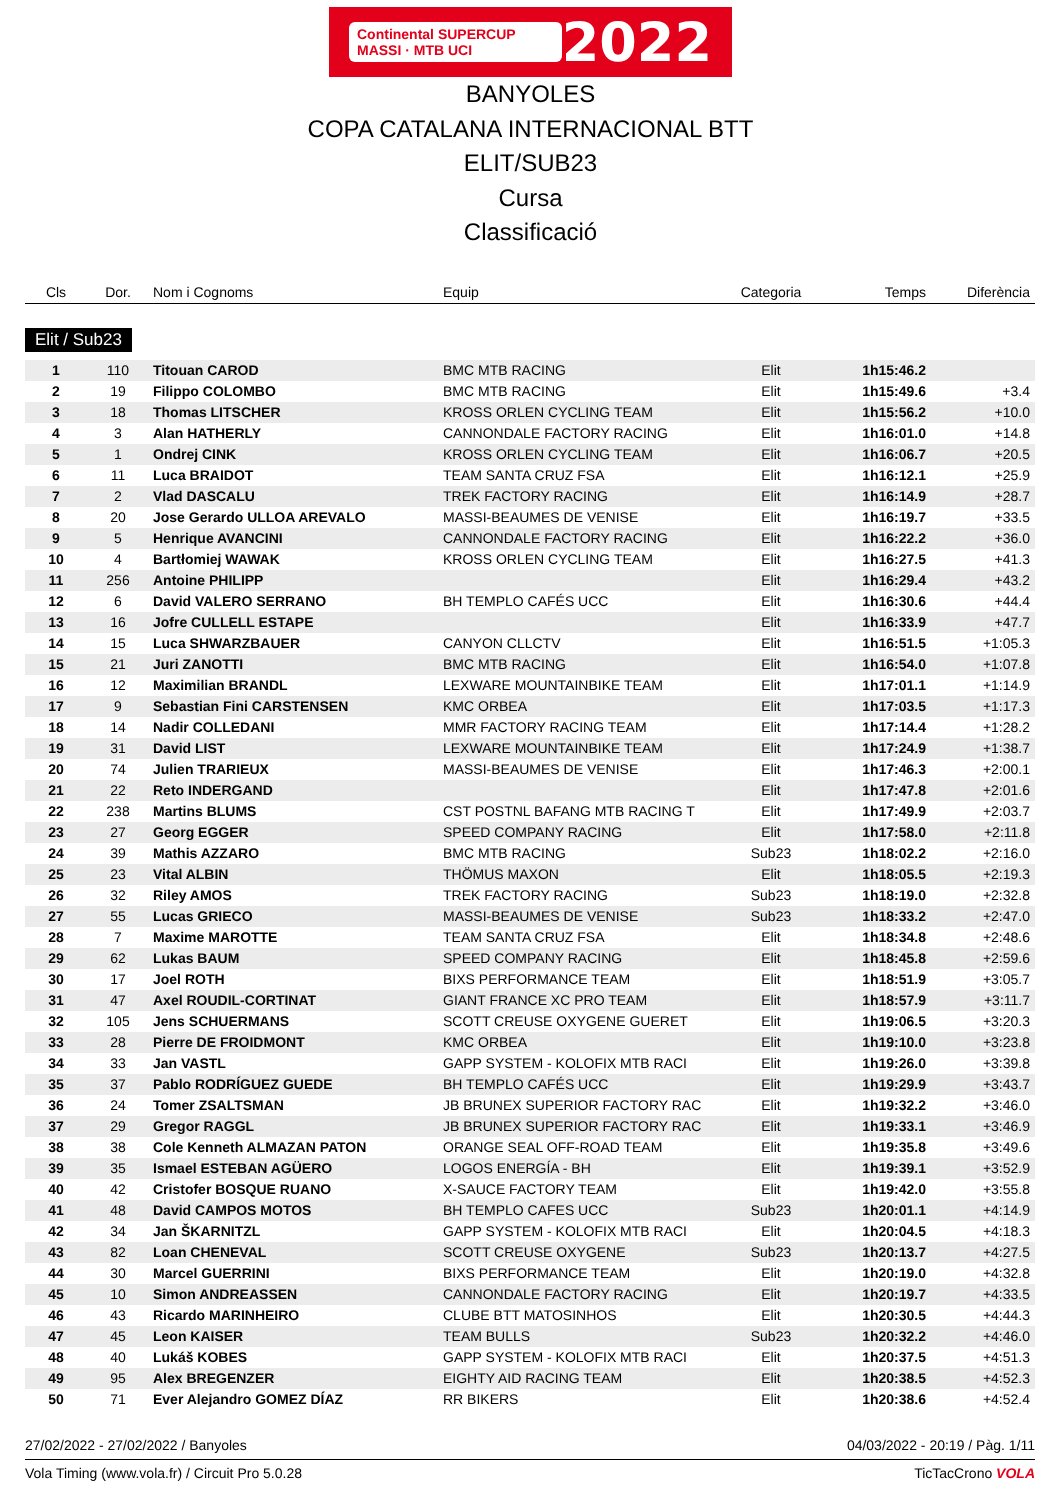Continental SUPERCUP MASSI · MTB UCI 2022
BANYOLES
COPA CATALANA INTERNACIONAL BTT
ELIT/SUB23
Cursa
Classificació
| Cls | Dor. | Nom i Cognoms | Equip | Categoria | Temps | Diferència |
| --- | --- | --- | --- | --- | --- | --- |
| Elit / Sub23 | | | | | | |
| 1 | 110 | Titouan CAROD | BMC MTB RACING | Elit | 1h15:46.2 | |
| 2 | 19 | Filippo COLOMBO | BMC MTB RACING | Elit | 1h15:49.6 | +3.4 |
| 3 | 18 | Thomas LITSCHER | KROSS ORLEN CYCLING TEAM | Elit | 1h15:56.2 | +10.0 |
| 4 | 3 | Alan HATHERLY | CANNONDALE FACTORY RACING | Elit | 1h16:01.0 | +14.8 |
| 5 | 1 | Ondrej CINK | KROSS ORLEN CYCLING TEAM | Elit | 1h16:06.7 | +20.5 |
| 6 | 11 | Luca BRAIDOT | TEAM SANTA CRUZ FSA | Elit | 1h16:12.1 | +25.9 |
| 7 | 2 | Vlad DASCALU | TREK FACTORY RACING | Elit | 1h16:14.9 | +28.7 |
| 8 | 20 | Jose Gerardo ULLOA AREVALO | MASSI-BEAUMES DE VENISE | Elit | 1h16:19.7 | +33.5 |
| 9 | 5 | Henrique AVANCINI | CANNONDALE FACTORY RACING | Elit | 1h16:22.2 | +36.0 |
| 10 | 4 | Bartłomiej WAWAK | KROSS ORLEN CYCLING TEAM | Elit | 1h16:27.5 | +41.3 |
| 11 | 256 | Antoine PHILIPP | | Elit | 1h16:29.4 | +43.2 |
| 12 | 6 | David VALERO SERRANO | BH TEMPLO CAFÉS UCC | Elit | 1h16:30.6 | +44.4 |
| 13 | 16 | Jofre CULLELL ESTAPE | | Elit | 1h16:33.9 | +47.7 |
| 14 | 15 | Luca SHWARZBAUER | CANYON CLLCTV | Elit | 1h16:51.5 | +1:05.3 |
| 15 | 21 | Juri ZANOTTI | BMC MTB RACING | Elit | 1h16:54.0 | +1:07.8 |
| 16 | 12 | Maximilian BRANDL | LEXWARE MOUNTAINBIKE TEAM | Elit | 1h17:01.1 | +1:14.9 |
| 17 | 9 | Sebastian Fini CARSTENSEN | KMC ORBEA | Elit | 1h17:03.5 | +1:17.3 |
| 18 | 14 | Nadir COLLEDANI | MMR FACTORY RACING TEAM | Elit | 1h17:14.4 | +1:28.2 |
| 19 | 31 | David LIST | LEXWARE MOUNTAINBIKE TEAM | Elit | 1h17:24.9 | +1:38.7 |
| 20 | 74 | Julien TRARIEUX | MASSI-BEAUMES DE VENISE | Elit | 1h17:46.3 | +2:00.1 |
| 21 | 22 | Reto INDERGAND | | Elit | 1h17:47.8 | +2:01.6 |
| 22 | 238 | Martins BLUMS | CST POSTNL BAFANG MTB RACING T | Elit | 1h17:49.9 | +2:03.7 |
| 23 | 27 | Georg EGGER | SPEED COMPANY RACING | Elit | 1h17:58.0 | +2:11.8 |
| 24 | 39 | Mathis AZZARO | BMC MTB RACING | Sub23 | 1h18:02.2 | +2:16.0 |
| 25 | 23 | Vital ALBIN | THÖMUS MAXON | Elit | 1h18:05.5 | +2:19.3 |
| 26 | 32 | Riley AMOS | TREK FACTORY RACING | Sub23 | 1h18:19.0 | +2:32.8 |
| 27 | 55 | Lucas GRIECO | MASSI-BEAUMES DE VENISE | Sub23 | 1h18:33.2 | +2:47.0 |
| 28 | 7 | Maxime MAROTTE | TEAM SANTA CRUZ FSA | Elit | 1h18:34.8 | +2:48.6 |
| 29 | 62 | Lukas BAUM | SPEED COMPANY RACING | Elit | 1h18:45.8 | +2:59.6 |
| 30 | 17 | Joel ROTH | BIXS PERFORMANCE TEAM | Elit | 1h18:51.9 | +3:05.7 |
| 31 | 47 | Axel ROUDIL-CORTINAT | GIANT FRANCE XC PRO TEAM | Elit | 1h18:57.9 | +3:11.7 |
| 32 | 105 | Jens SCHUERMANS | SCOTT CREUSE OXYGENE GUERET | Elit | 1h19:06.5 | +3:20.3 |
| 33 | 28 | Pierre DE FROIDMONT | KMC ORBEA | Elit | 1h19:10.0 | +3:23.8 |
| 34 | 33 | Jan VASTL | GAPP SYSTEM - KOLOFIX MTB RACI | Elit | 1h19:26.0 | +3:39.8 |
| 35 | 37 | Pablo RODRÍGUEZ GUEDE | BH TEMPLO CAFÉS UCC | Elit | 1h19:29.9 | +3:43.7 |
| 36 | 24 | Tomer ZSALTSMAN | JB BRUNEX SUPERIOR FACTORY RAC | Elit | 1h19:32.2 | +3:46.0 |
| 37 | 29 | Gregor RAGGL | JB BRUNEX SUPERIOR FACTORY RAC | Elit | 1h19:33.1 | +3:46.9 |
| 38 | 38 | Cole Kenneth ALMAZAN PATON | ORANGE SEAL OFF-ROAD TEAM | Elit | 1h19:35.8 | +3:49.6 |
| 39 | 35 | Ismael ESTEBAN AGÜERO | LOGOS ENERGÍA - BH | Elit | 1h19:39.1 | +3:52.9 |
| 40 | 42 | Cristofer BOSQUE RUANO | X-SAUCE FACTORY TEAM | Elit | 1h19:42.0 | +3:55.8 |
| 41 | 48 | David CAMPOS MOTOS | BH TEMPLO CAFES UCC | Sub23 | 1h20:01.1 | +4:14.9 |
| 42 | 34 | Jan ŠKARNITZL | GAPP SYSTEM - KOLOFIX MTB RACI | Elit | 1h20:04.5 | +4:18.3 |
| 43 | 82 | Loan CHENEVAL | SCOTT CREUSE OXYGENE | Sub23 | 1h20:13.7 | +4:27.5 |
| 44 | 30 | Marcel GUERRINI | BIXS PERFORMANCE TEAM | Elit | 1h20:19.0 | +4:32.8 |
| 45 | 10 | Simon ANDREASSEN | CANNONDALE FACTORY RACING | Elit | 1h20:19.7 | +4:33.5 |
| 46 | 43 | Ricardo MARINHEIRO | CLUBE BTT MATOSINHOS | Elit | 1h20:30.5 | +4:44.3 |
| 47 | 45 | Leon KAISER | TEAM BULLS | Sub23 | 1h20:32.2 | +4:46.0 |
| 48 | 40 | Lukáš KOBES | GAPP SYSTEM - KOLOFIX MTB RACI | Elit | 1h20:37.5 | +4:51.3 |
| 49 | 95 | Alex BREGENZER | EIGHTY AID RACING TEAM | Elit | 1h20:38.5 | +4:52.3 |
| 50 | 71 | Ever Alejandro GOMEZ DÍAZ | RR BIKERS | Elit | 1h20:38.6 | +4:52.4 |
27/02/2022 - 27/02/2022 / Banyoles 04/03/2022 - 20:19 / Pàg. 1/11
Vola Timing (www.vola.fr) / Circuit Pro 5.0.28 TicTacCrono VOLA